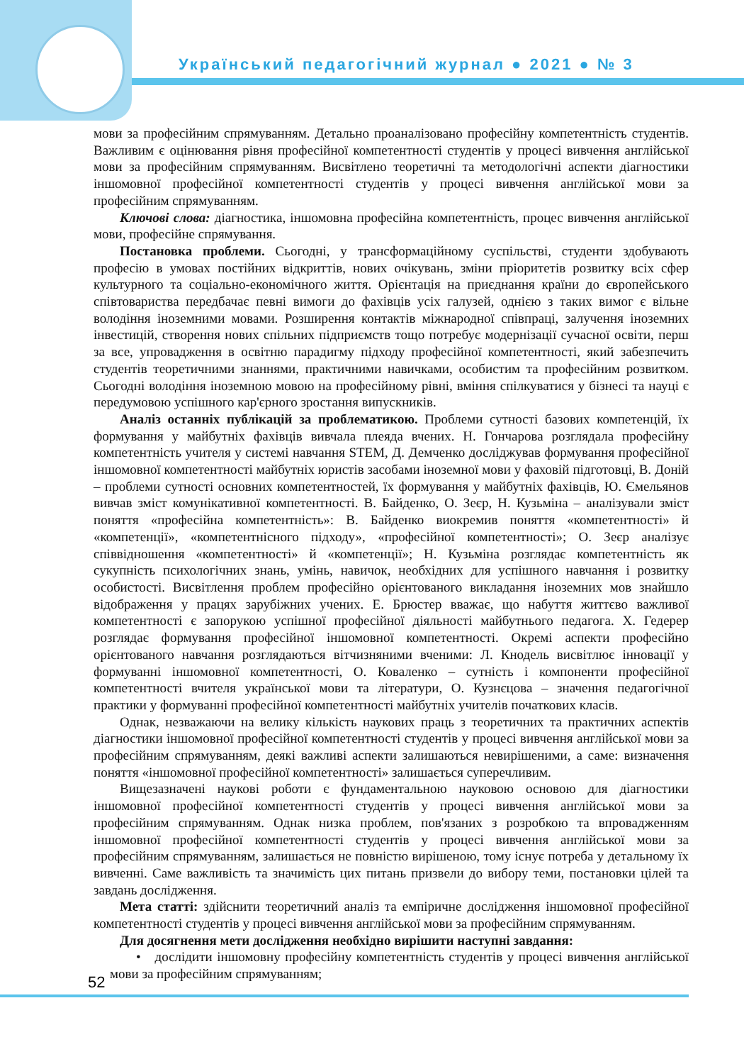Український педагогічний журнал ● 2021 ● № 3
мови за професійним спрямуванням. Детально проаналізовано професійну компетентність студентів. Важливим є оцінювання рівня професійної компетентності студентів у процесі вивчення англійської мови за професійним спрямуванням. Висвітлено теоретичні та методологічні аспекти діагностики іншомовної професійної компетентності студентів у процесі вивчення англійської мови за професійним спрямуванням.
Ключові слова: діагностика, іншомовна професійна компетентність, процес вивчення англійської мови, професійне спрямування.
Постановка проблеми. Сьогодні, у трансформаційному суспільстві, студенти здобувають професію в умовах постійних відкриттів, нових очікувань, зміни пріоритетів розвитку всіх сфер культурного та соціально-економічного життя. Орієнтація на приєднання країни до європейського співтовариства передбачає певні вимоги до фахівців усіх галузей, однією з таких вимог є вільне володіння іноземними мовами. Розширення контактів міжнародної співпраці, залучення іноземних інвестицій, створення нових спільних підприємств тощо потребує модернізації сучасної освіти, перш за все, упровадження в освітню парадигму підходу професійної компетентності, який забезпечить студентів теоретичними знаннями, практичними навичками, особистим та професійним розвитком. Сьогодні володіння іноземною мовою на професійному рівні, вміння спілкуватися у бізнесі та науці є передумовою успішного кар'єрного зростання випускників.
Аналіз останніх публікацій за проблематикою. Проблеми сутності базових компетенцій, їх формування у майбутніх фахівців вивчала плеяда вчених. Н. Гончарова розглядала професійну компетентність учителя у системі навчання STEM, Д. Демченко досліджував формування професійної іншомовної компетентності майбутніх юристів засобами іноземної мови у фаховій підготовці, В. Доній – проблеми сутності основних компетентностей, їх формування у майбутніх фахівців, Ю. Ємельянов вивчав зміст комунікативної компетентності. В. Байденко, О. Зеєр, Н. Кузьміна – аналізували зміст поняття «професійна компетентність»: В. Байденко виокремив поняття «компетентності» й «компетенції», «компетентнісного підходу», «професійної компетентності»; О. Зеєр аналізує співвідношення «компетентності» й «компетенції»; Н. Кузьміна розглядає компетентність як сукупність психологічних знань, умінь, навичок, необхідних для успішного навчання і розвитку особистості. Висвітлення проблем професійно орієнтованого викладання іноземних мов знайшло відображення у працях зарубіжних учених. Е. Брюстер вважає, що набуття життєво важливої компетентності є запорукою успішної професійної діяльності майбутнього педагога. Х. Гедерер розглядає формування професійної іншомовної компетентності. Окремі аспекти професійно орієнтованого навчання розглядаються вітчизняними вченими: Л. Кнодель висвітлює інновації у формуванні іншомовної компетентності, О. Коваленко – сутність і компоненти професійної компетентності вчителя української мови та літератури, О. Кузнєцова – значення педагогічної практики у формуванні професійної компетентності майбутніх учителів початкових класів.
Однак, незважаючи на велику кількість наукових праць з теоретичних та практичних аспектів діагностики іншомовної професійної компетентності студентів у процесі вивчення англійської мови за професійним спрямуванням, деякі важливі аспекти залишаються невирішеними, а саме: визначення поняття «іншомовної професійної компетентності» залишається суперечливим.
Вищезазначені наукові роботи є фундаментальною науковою основою для діагностики іншомовної професійної компетентності студентів у процесі вивчення англійської мови за професійним спрямуванням. Однак низка проблем, пов'язаних з розробкою та впровадженням іншомовної професійної компетентності студентів у процесі вивчення англійської мови за професійним спрямуванням, залишається не повністю вирішеною, тому існує потреба у детальному їх вивченні. Саме важливість та значимість цих питань призвели до вибору теми, постановки цілей та завдань дослідження.
Мета статті: здійснити теоретичний аналіз та емпіричне дослідження іншомовної професійної компетентності студентів у процесі вивчення англійської мови за професійним спрямуванням.
Для досягнення мети дослідження необхідно вирішити наступні завдання:
• дослідити іншомовну професійну компетентність студентів у процесі вивчення англійської мови за професійним спрямуванням;
52